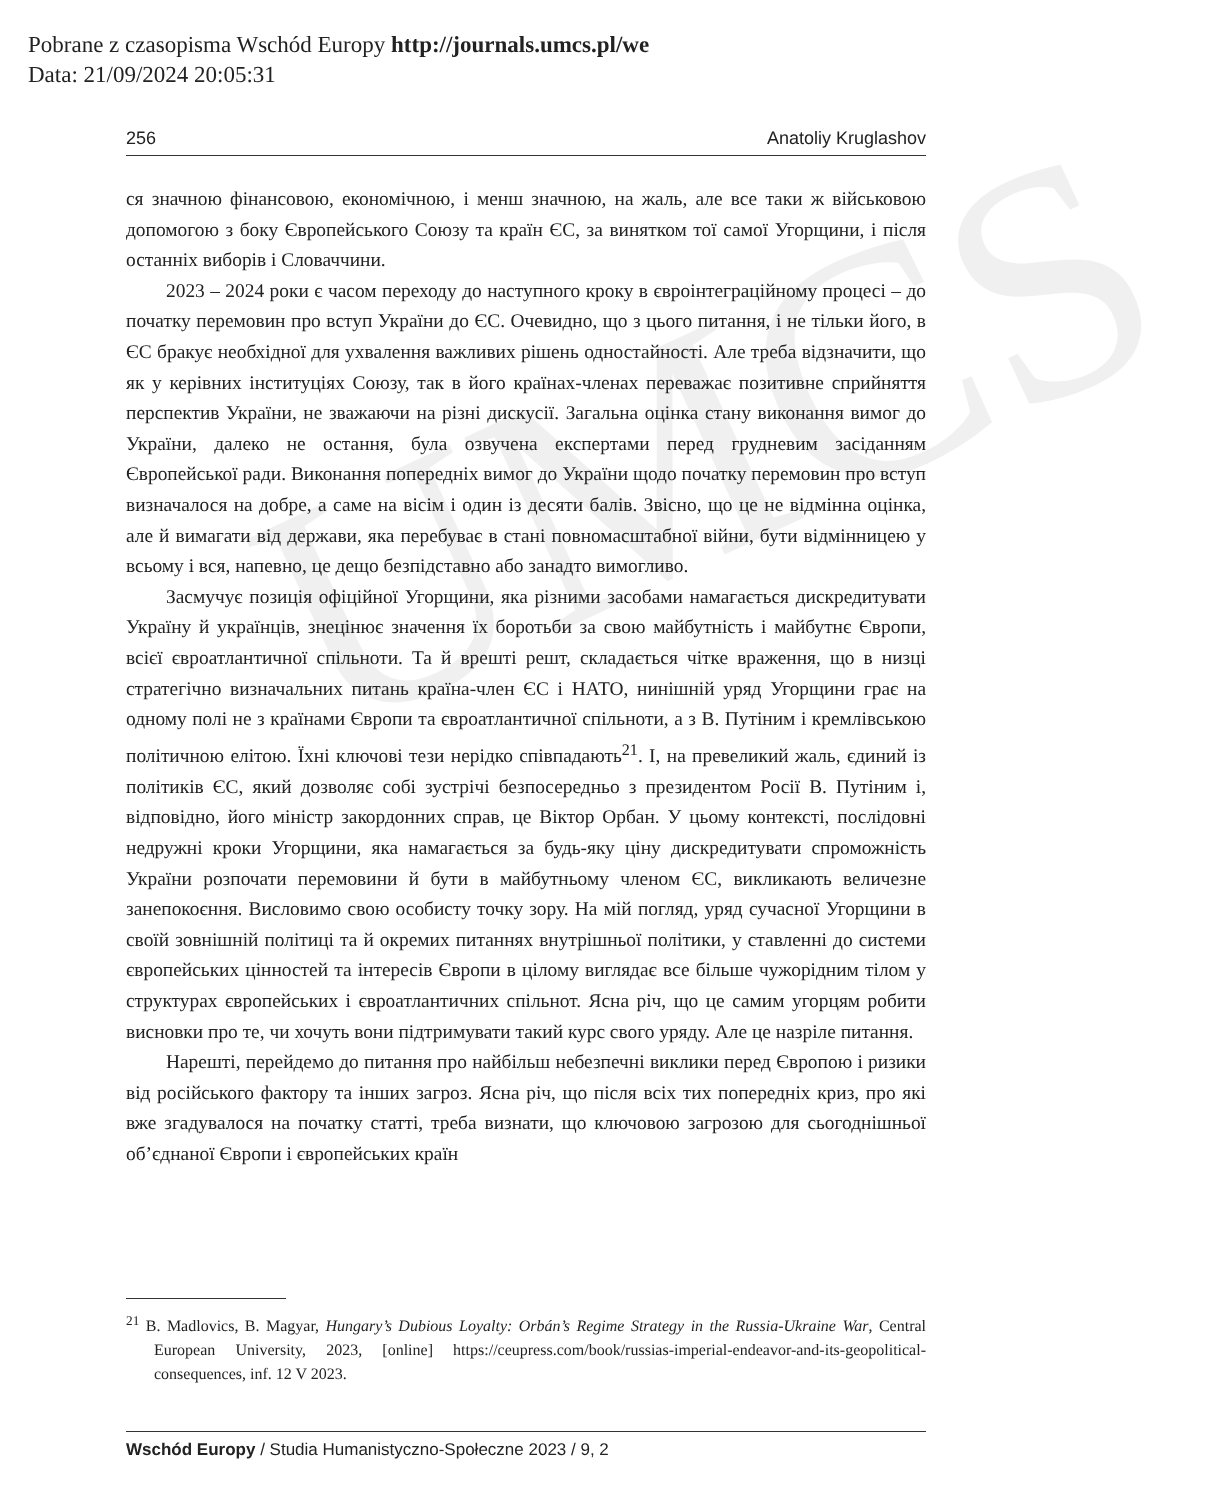Pobrane z czasopisma Wschód Europy http://journals.umcs.pl/we
Data: 21/09/2024 20:05:31
UMCS
256 Anatoliy Kruglashov
ся значною фінансовою, економічною, і менш значною, на жаль, але все таки ж військовою допомогою з боку Європейського Союзу та країн ЄС, за винятком тої самої Угорщини, і після останніх виборів і Словаччини.
2023 – 2024 роки є часом переходу до наступного кроку в євроінтеграційному процесі – до початку перемовин про вступ України до ЄС. Очевидно, що з цього питання, і не тільки його, в ЄС бракує необхідної для ухвалення важливих рішень одностайності. Але треба відзначити, що як у керівних інституціях Союзу, так в його країнах-членах переважає позитивне сприйняття перспектив України, не зважаючи на різні дискусії. Загальна оцінка стану виконання вимог до України, далеко не остання, була озвучена експертами перед грудневим засіданням Європейської ради. Виконання попередніх вимог до України щодо початку перемовин про вступ визначалося на добре, а саме на вісім і один із десяти балів. Звісно, що це не відмінна оцінка, але й вимагати від держави, яка перебуває в стані повномасштабної війни, бути відмінницею у всьому і вся, напевно, це дещо безпідставно або занадто вимогливо.
Засмучує позиція офіційної Угорщини, яка різними засобами намагається дискредитувати Україну й українців, знецінює значення їх боротьби за свою майбутність і майбутнє Європи, всієї євроатлантичної спільноти. Та й врешті решт, складається чітке враження, що в низці стратегічно визначальних питань країна-член ЄС і НАТО, нинішній уряд Угорщини грає на одному полі не з країнами Європи та євроатлантичної спільноти, а з В. Путіним і кремлівською політичною елітою. Їхні ключові тези нерідко співпадають<sup>21</sup>. І, на превеликий жаль, єдиний із політиків ЄС, який дозволяє собі зустрічі безпосередньо з президентом Росії В. Путіним і, відповідно, його міністр закордонних справ, це Віктор Орбан. У цьому контексті, послідовні недружні кроки Угорщини, яка намагається за будь-яку ціну дискредитувати спроможність України розпочати перемовини й бути в майбутньому членом ЄС, викликають величезне занепокоєння. Висловимо свою особисту точку зору. На мій погляд, уряд сучасної Угорщини в своїй зовнішній політиці та й окремих питаннях внутрішньої політики, у ставленні до системи європейських цінностей та інтересів Європи в цілому виглядає все більше чужорідним тілом у структурах європейських і євроатлантичних спільнот. Ясна річ, що це самим угорцям робити висновки про те, чи хочуть вони підтримувати такий курс свого уряду. Але це назріле питання.
Нарешті, перейдемо до питання про найбільш небезпечні виклики перед Європою і ризики від російського фактору та інших загроз. Ясна річ, що після всіх тих попередніх криз, про які вже згадувалося на початку статті, треба визнати, що ключовою загрозою для сьогоднішньої об’єднаної Європи і європейських країн
<sup>21</sup> B. Madlovics, B. Magyar, Hungary’s Dubious Loyalty: Orbán’s Regime Strategy in the Russia-Ukraine War, Central European University, 2023, [online] https://ceupress.com/book/russias-imperial-endeavor-and-its-geopolitical-consequences, inf. 12 V 2023.
Wschód Europy / Studia Humanistyczno-Społeczne 2023 / 9, 2